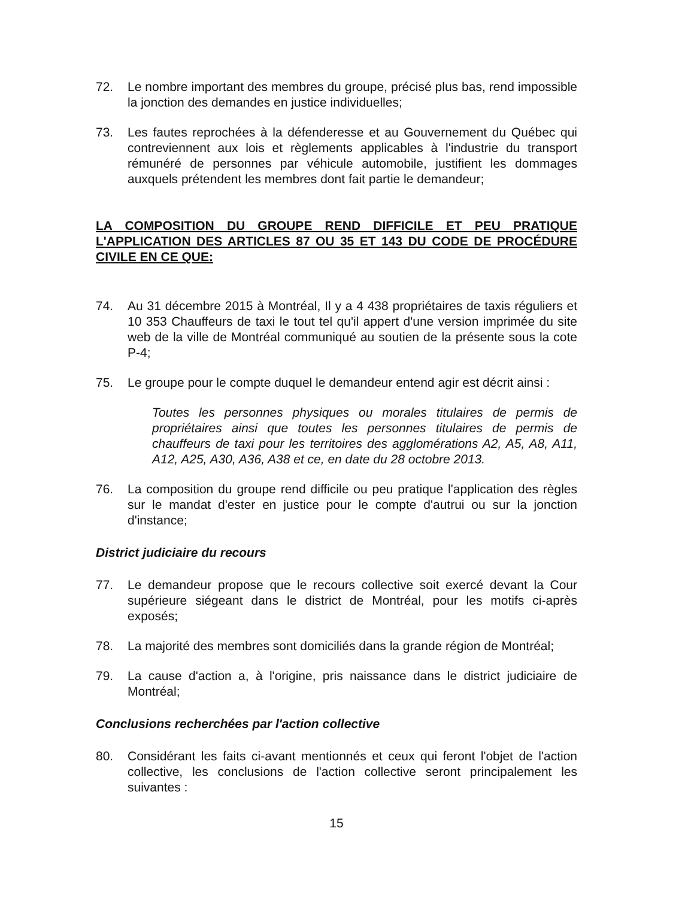72. Le nombre important des membres du groupe, précisé plus bas, rend impossible la jonction des demandes en justice individuelles;
73. Les fautes reprochées à la défenderesse et au Gouvernement du Québec qui contreviennent aux lois et règlements applicables à l'industrie du transport rémunéré de personnes par véhicule automobile, justifient les dommages auxquels prétendent les membres dont fait partie le demandeur;
LA COMPOSITION DU GROUPE REND DIFFICILE ET PEU PRATIQUE L'APPLICATION DES ARTICLES 87 OU 35 ET 143 DU CODE DE PROCÉDURE CIVILE EN CE QUE:
74. Au 31 décembre 2015 à Montréal, Il y a 4 438 propriétaires de taxis réguliers et 10 353 Chauffeurs de taxi le tout tel qu'il appert d'une version imprimée du site web de la ville de Montréal communiqué au soutien de la présente sous la cote P-4;
75. Le groupe pour le compte duquel le demandeur entend agir est décrit ainsi :
Toutes les personnes physiques ou morales titulaires de permis de propriétaires ainsi que toutes les personnes titulaires de permis de chauffeurs de taxi pour les territoires des agglomérations A2, A5, A8, A11, A12, A25, A30, A36, A38 et ce, en date du 28 octobre 2013.
76. La composition du groupe rend difficile ou peu pratique l'application des règles sur le mandat d'ester en justice pour le compte d'autrui ou sur la jonction d'instance;
District judiciaire du recours
77. Le demandeur propose que le recours collective soit exercé devant la Cour supérieure siégeant dans le district de Montréal, pour les motifs ci-après exposés;
78. La majorité des membres sont domiciliés dans la grande région de Montréal;
79. La cause d'action a, à l'origine, pris naissance dans le district judiciaire de Montréal;
Conclusions recherchées par l'action collective
80. Considérant les faits ci-avant mentionnés et ceux qui feront l'objet de l'action collective, les conclusions de l'action collective seront principalement les suivantes :
15